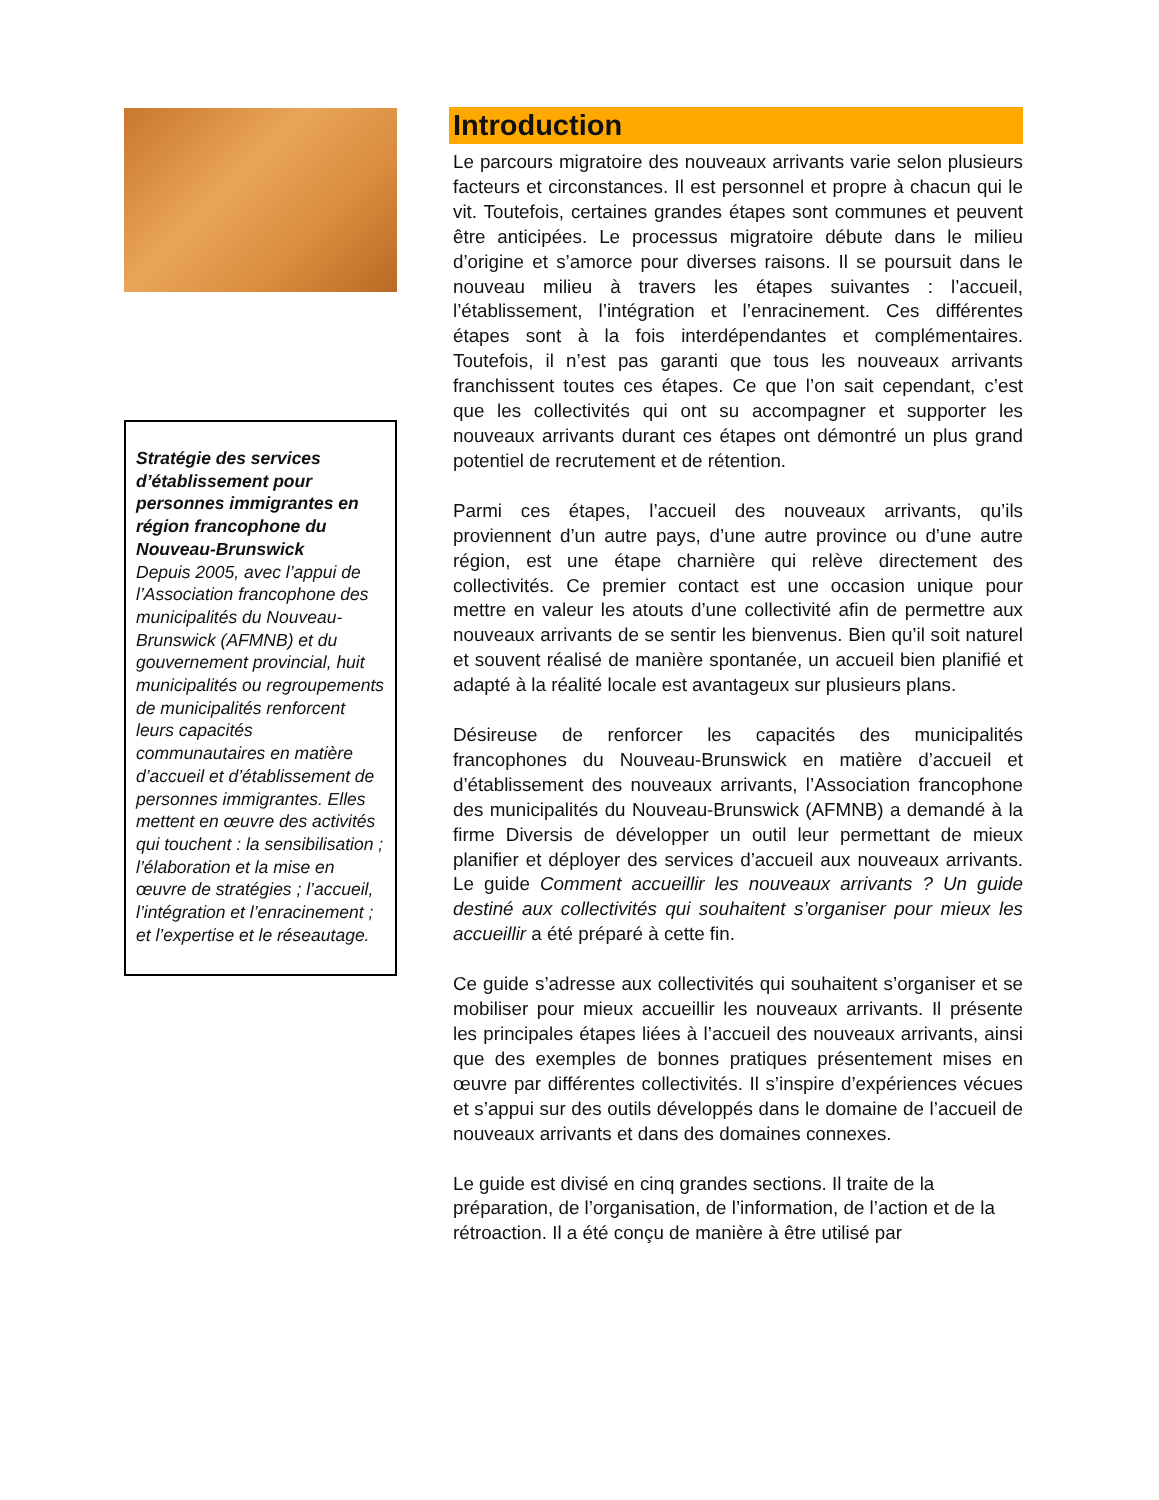Stratégie des services d’établissement pour personnes immigrantes en région francophone du Nouveau-Brunswick
Depuis 2005, avec l’appui de l’Association francophone des municipalités du Nouveau-Brunswick (AFMNB) et du gouvernement provincial, huit municipalités ou regroupements de municipalités renforcent leurs capacités communautaires en matière d’accueil et d’établissement de personnes immigrantes. Elles mettent en œuvre des activités qui touchent : la sensibilisation ; l’élaboration et la mise en œuvre de stratégies ; l’accueil, l’intégration et l’enracinement ; et l’expertise et le réseautage.
Introduction
Le parcours migratoire des nouveaux arrivants varie selon plusieurs facteurs et circonstances. Il est personnel et propre à chacun qui le vit. Toutefois, certaines grandes étapes sont communes et peuvent être anticipées. Le processus migratoire débute dans le milieu d’origine et s’amorce pour diverses raisons. Il se poursuit dans le nouveau milieu à travers les étapes suivantes : l’accueil, l’établissement, l’intégration et l’enracinement. Ces différentes étapes sont à la fois interdépendantes et complémentaires. Toutefois, il n’est pas garanti que tous les nouveaux arrivants franchissent toutes ces étapes. Ce que l’on sait cependant, c’est que les collectivités qui ont su accompagner et supporter les nouveaux arrivants durant ces étapes ont démontré un plus grand potentiel de recrutement et de rétention.
Parmi ces étapes, l’accueil des nouveaux arrivants, qu’ils proviennent d’un autre pays, d’une autre province ou d’une autre région, est une étape charnière qui relève directement des collectivités. Ce premier contact est une occasion unique pour mettre en valeur les atouts d’une collectivité afin de permettre aux nouveaux arrivants de se sentir les bienvenus. Bien qu’il soit naturel et souvent réalisé de manière spontanée, un accueil bien planifié et adapté à la réalité locale est avantageux sur plusieurs plans.
Désireuse de renforcer les capacités des municipalités francophones du Nouveau-Brunswick en matière d’accueil et d’établissement des nouveaux arrivants, l’Association francophone des municipalités du Nouveau-Brunswick (AFMNB) a demandé à la firme Diversis de développer un outil leur permettant de mieux planifier et déployer des services d’accueil aux nouveaux arrivants. Le guide Comment accueillir les nouveaux arrivants ? Un guide destiné aux collectivités qui souhaitent s’organiser pour mieux les accueillir a été préparé à cette fin.
Ce guide s’adresse aux collectivités qui souhaitent s’organiser et se mobiliser pour mieux accueillir les nouveaux arrivants. Il présente les principales étapes liées à l’accueil des nouveaux arrivants, ainsi que des exemples de bonnes pratiques présentement mises en œuvre par différentes collectivités. Il s’inspire d’expériences vécues et s’appui sur des outils développés dans le domaine de l’accueil de nouveaux arrivants et dans des domaines connexes.
Le guide est divisé en cinq grandes sections. Il traite de la préparation, de l’organisation, de l’information, de l’action et de la rétroaction. Il a été conçu de manière à être utilisé par